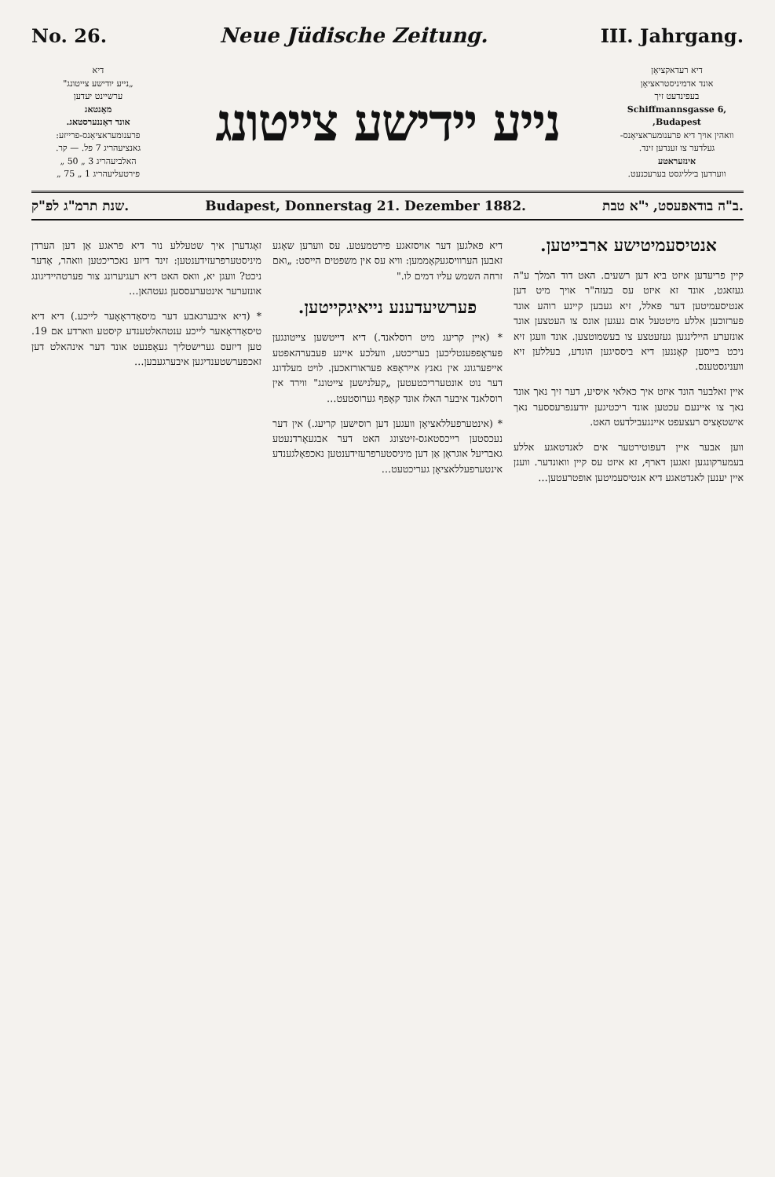No. 26. Neue Jüdische Zeitung. III. Jahrgang.
דיא
„נייע יודישע צייטונג"
ערשיינט יעדען
מאָנטאג
אונד דאָננערסטאג.
פרענומעראציאָנס-פרייזע:
גאנציעהריג 7 פל. — קר.
האלביעהריג 3 „ 50 „
פירטעליעהריג 1 „ 75 „
נייע יידישע צייטונג
דיא רעדאקציאָן
אונד אדמיניסטראציאָן
בעפינדעט זיך
Schiffmannsgasse 6, Budapest,
וואהין אויך דיא פרענומעראציאָנס-געלדער צו זענדען זינד.
אינזעראטע
ווערדען בילליגסט בערעכנעט.
שנת תרמ"ג לפ"ק. Budapest, Donnerstag 21. Dezember 1882. ב"ה בודאפעסט, י"א טבת.
אנטיסעמיטישע ארבייטען.
קיין פריעדען איזט ביא דען רשעים. האט דוד המלך ע"ה געזאגט, אונד זא איזט עס בעזה"ר אויך מיט דען אנטיסעמיטען דער פאלל, זיא געבען קיינע רוהע אונד פערזוכען אללע מיטטעל אום געגען אונס צו העטצען אונד אונזערע היילינגען געזעטצע צו בעשמוטצען. אונד וועגן זיא ניכט בייסען קאָננען דיא ביססיגען הונדע, בעללען זיא וועניגסטענס.
איין זאלבער הונד איזט איך כאלאי איסיע, דער זיך נאך אונד נאך צו איינעם עכטען אונד ריכטיגען יודענפרעססער נאך אישטאָציס רעצעפט איינגעבילדעט האט.
ווען אבער איין דעפוטירטער אים לאנדטאגע אללע בעמערקונגען זאגען דארף, זא איזט עס קיין וואונדער. ווענן איין יענען לאנדטאגע דיא אנטיסעמיטען אופטרעטען…
דיא פאלגען דער אויסזאגע פירטמעטע. עס ווערען שאָגע זאבען הערוויסגעקאָממען: וויא עס אין משפטים הייסט: „ואם זרחה השמש עליו דמים לו."
פערשיעדענע נייאיגקייטען.
* (איין קריעג מיט רוסלאנד.) דיא דייטשען צייטונגען פעראָפפענטליכען בעריכטע, וועלכע איינע פעבערהאפטע אייפערגונג אין גאנץ אייראָפּא פעראורזאכען. לויט מעלדונג דער נוט אונטערריכטעטען „קעלנישען צייטונג" ווירד אין רוסלאנד איבער האלז אונד קאָפּף גערוסטעט…
* (אינטערפעללאציאָן וועגען דען רוסישען קריעג.) אין דער נעכסטען רייכסטאגס-זיטצונג האט דער אבגעאָרדנעטע גאבריעל אוגראָן אַן דען מיניסטערפרעזידענטען נאכפאָלגענדע אינטערפעללאציאָן געריכטעט…
זאָגדערן איך שטעללע נור דיא פראגע אַן דען הערדן מיניסטערפרעזידענטען: זינד דיזע נאכריכטען וואהר, אָדער ניכט? וועגן יא, וואס האט דיא רעגיערונג צור פערטהיידיגונג אונזערער אינטערעססען געטהאן…
* (דיא איבערגאבע דער מיסאַדראָאָער לייכע.) דיא דיא טיסאַדראָאער לייכע ענטהאלטענדע קיסטע ווארדע אם 19. טען דיזעס גערישטליך געאָפנעט אונד דער אינהאלט דען זאכפערשטענדיגען איבערגעבען…